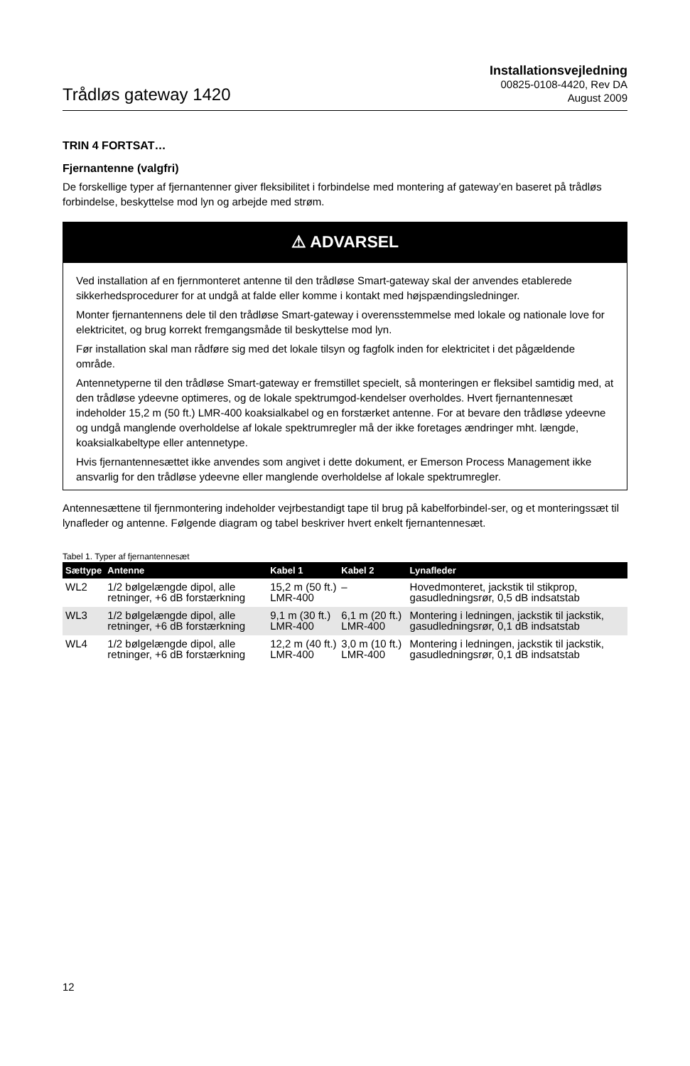Trådløs gateway 1420
Installationsvejledning
00825-0108-4420, Rev DA
August 2009
TRIN 4 FORTSAT…
Fjernantenne (valgfri)
De forskellige typer af fjernantenner giver fleksibilitet i forbindelse med montering af gateway’en baseret på trådløs forbindelse, beskyttelse mod lyn og arbejde med strøm.
⚠ ADVARSEL
Ved installation af en fjernmonteret antenne til den trådløse Smart-gateway skal der anvendes etablerede sikkerhedsprocedurer for at undgå at falde eller komme i kontakt med højspændingsledninger.
Monter fjernantennens dele til den trådløse Smart-gateway i overensstemmelse med lokale og nationale love for elektricitet, og brug korrekt fremgangsmåde til beskyttelse mod lyn.
Før installation skal man rådføre sig med det lokale tilsyn og fagfolk inden for elektricitet i det pågældende område.
Antennetyperne til den trådløse Smart-gateway er fremstillet specielt, så monteringen er fleksibel samtidig med, at den trådløse ydeevne optimeres, og de lokale spektrumgod-kendelser overholdes. Hvert fjernantennesæt indeholder 15,2 m (50 ft.) LMR-400 koaksialkabel og en forstærket antenne. For at bevare den trådløse ydeevne og undgå manglende overholdelse af lokale spektrumregler må der ikke foretages ændringer mht. længde, koaksialkabeltype eller antennetype.
Hvis fjernantennesættet ikke anvendes som angivet i dette dokument, er Emerson Process Management ikke ansvarlig for den trådløse ydeevne eller manglende overholdelse af lokale spektrumregler.
Antennesættene til fjernmontering indeholder vejrbestandigt tape til brug på kabelforbindel-ser, og et monteringssæt til lynafleder og antenne. Følgende diagram og tabel beskriver hvert enkelt fjernantennesæt.
Tabel 1. Typer af fjernantennesæt
| Sættype | Antenne | Kabel 1 | Kabel 2 | Lynafleder |
| --- | --- | --- | --- | --- |
| WL2 | 1/2 bølgelængde dipol, alle retninger, +6 dB forstærkning | 15,2 m (50 ft.) LMR-400 | – | Hovedmonteret, jackstik til stikprop, gasudledningsrør, 0,5 dB indsatstab |
| WL3 | 1/2 bølgelængde dipol, alle retninger, +6 dB forstærkning | 9,1 m (30 ft.) LMR-400 | 6,1 m (20 ft.) LMR-400 | Montering i ledningen, jackstik til jackstik, gasudledningsrør, 0,1 dB indsatstab |
| WL4 | 1/2 bølgelængde dipol, alle retninger, +6 dB forstærkning | 12,2 m (40 ft.) LMR-400 | 3,0 m (10 ft.) LMR-400 | Montering i ledningen, jackstik til jackstik, gasudledningsrør, 0,1 dB indsatstab |
12